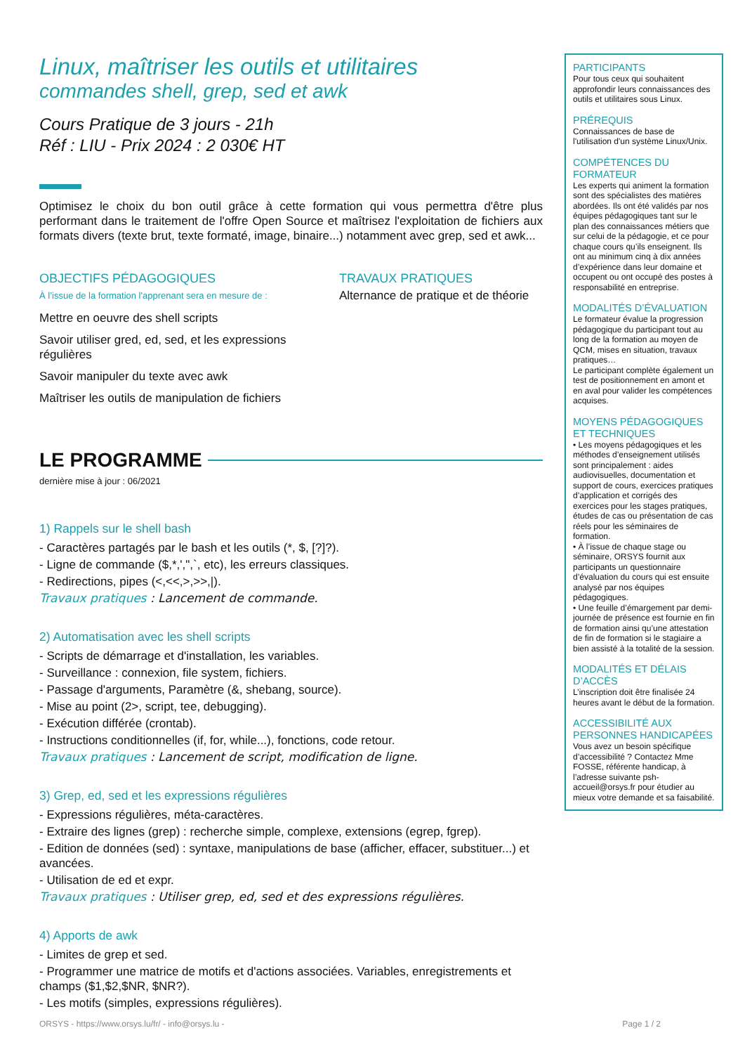Linux, maîtriser les outils et utilitaires
commandes shell, grep, sed et awk
Cours Pratique de 3 jours - 21h
Réf : LIU - Prix 2024 : 2 030€ HT
Optimisez le choix du bon outil grâce à cette formation qui vous permettra d'être plus performant dans le traitement de l'offre Open Source et maîtrisez l'exploitation de fichiers aux formats divers (texte brut, texte formaté, image, binaire...) notamment avec grep, sed et awk...
OBJECTIFS PÉDAGOGIQUES
À l’issue de la formation l'apprenant sera en mesure de :
Mettre en oeuvre des shell scripts
Savoir utiliser gred, ed, sed, et les expressions régulières
Savoir manipuler du texte avec awk
Maîtriser les outils de manipulation de fichiers
TRAVAUX PRATIQUES
Alternance de pratique et de théorie
LE PROGRAMME
dernière mise à jour : 06/2021
1) Rappels sur le shell bash
- Caractères partagés par le bash et les outils (*, $, [?]?).
- Ligne de commande ($,*,',",`, etc), les erreurs classiques.
- Redirections, pipes (<,<<,>,>>,|).
Travaux pratiques : Lancement de commande.
2) Automatisation avec les shell scripts
- Scripts de démarrage et d'installation, les variables.
- Surveillance : connexion, file system, fichiers.
- Passage d'arguments, Paramètre (&, shebang, source).
- Mise au point (2>, script, tee, debugging).
- Exécution différée (crontab).
- Instructions conditionnelles (if, for, while...), fonctions, code retour.
Travaux pratiques : Lancement de script, modification de ligne.
3) Grep, ed, sed et les expressions régulières
- Expressions régulières, méta-caractères.
- Extraire des lignes (grep) : recherche simple, complexe, extensions (egrep, fgrep).
- Edition de données (sed) : syntaxe, manipulations de base (afficher, effacer, substituer...) et avancées.
- Utilisation de ed et expr.
Travaux pratiques : Utiliser grep, ed, sed et des expressions régulières.
4) Apports de awk
- Limites de grep et sed.
- Programmer une matrice de motifs et d'actions associées. Variables, enregistrements et champs ($1,$2,$NR, $NR?).
- Les motifs (simples, expressions régulières).
PARTICIPANTS
Pour tous ceux qui souhaitent approfondir leurs connaissances des outils et utilitaires sous Linux.
PRÉREQUIS
Connaissances de base de l'utilisation d'un système Linux/Unix.
COMPÉTENCES DU FORMATEUR
Les experts qui animent la formation sont des spécialistes des matières abordées. Ils ont été validés par nos équipes pédagogiques tant sur le plan des connaissances métiers que sur celui de la pédagogie, et ce pour chaque cours qu’ils enseignent. Ils ont au minimum cinq à dix années d’expérience dans leur domaine et occupent ou ont occupé des postes à responsabilité en entreprise.
MODALITÉS D’ÉVALUATION
Le formateur évalue la progression pédagogique du participant tout au long de la formation au moyen de QCM, mises en situation, travaux pratiques…
Le participant complète également un test de positionnement en amont et en aval pour valider les compétences acquises.
MOYENS PÉDAGOGIQUES ET TECHNIQUES
• Les moyens pédagogiques et les méthodes d’enseignement utilisés sont principalement : aides audiovisuelles, documentation et support de cours, exercices pratiques d’application et corrigés des exercices pour les stages pratiques, études de cas ou présentation de cas réels pour les séminaires de formation.
• À l’issue de chaque stage ou séminaire, ORSYS fournit aux participants un questionnaire d’évaluation du cours qui est ensuite analysé par nos équipes pédagogiques.
• Une feuille d’émargement par demi-journée de présence est fournie en fin de formation ainsi qu’une attestation de fin de formation si le stagiaire a bien assisté à la totalité de la session.
MODALITÉS ET DÉLAIS D’ACCÈS
L’inscription doit être finalisée 24 heures avant le début de la formation.
ACCESSIBILITÉ AUX PERSONNES HANDICAPÉES
Vous avez un besoin spécifique d’accessibilité ? Contactez Mme FOSSE, référente handicap, à l’adresse suivante psh-accueil@orsys.fr pour étudier au mieux votre demande et sa faisabilité.
ORSYS - https://www.orsys.lu/fr/ - info@orsys.lu - Page 1 / 2